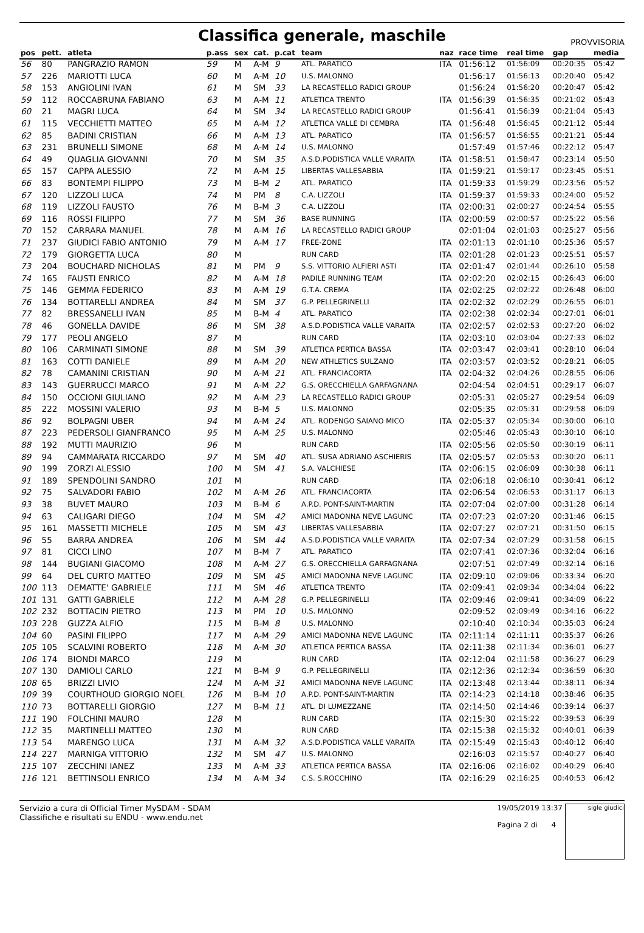Classifica generale, maschile
PROVVISORIA
| pos | pett. | atleta | p.ass | sex | cat. | p.cat | team | naz | race time | real time | gap | media |
| --- | --- | --- | --- | --- | --- | --- | --- | --- | --- | --- | --- | --- |
| 56 | 80 | PANGRAZIO RAMON | 59 | M | A-M | 9 | ATL. PARATICO | ITA | 01:56:12 | 01:56:09 | 00:20:35 | 05:42 |
| 57 | 226 | MARIOTTI LUCA | 60 | M | A-M | 10 | U.S. MALONNO | | 01:56:17 | 01:56:13 | 00:20:40 | 05:42 |
| 58 | 153 | ANGIOLINI IVAN | 61 | M | SM | 33 | LA RECASTELLO RADICI GROUP | | 01:56:24 | 01:56:20 | 00:20:47 | 05:42 |
| 59 | 112 | ROCCABRUNA FABIANO | 63 | M | A-M | 11 | ATLETICA TRENTO | ITA | 01:56:39 | 01:56:35 | 00:21:02 | 05:43 |
| 60 | 21 | MAGRI LUCA | 64 | M | SM | 34 | LA RECASTELLO RADICI GROUP | | 01:56:41 | 01:56:39 | 00:21:04 | 05:43 |
| 61 | 115 | VECCHIETTI MATTEO | 65 | M | A-M | 12 | ATLETICA VALLE DI CEMBRA | ITA | 01:56:48 | 01:56:45 | 00:21:12 | 05:44 |
| 62 | 85 | BADINI CRISTIAN | 66 | M | A-M | 13 | ATL. PARATICO | ITA | 01:56:57 | 01:56:55 | 00:21:21 | 05:44 |
| 63 | 231 | BRUNELLI SIMONE | 68 | M | A-M | 14 | U.S. MALONNO | | 01:57:49 | 01:57:46 | 00:22:12 | 05:47 |
| 64 | 49 | QUAGLIA GIOVANNI | 70 | M | SM | 35 | A.S.D.PODISTICA VALLE VARAITA | ITA | 01:58:51 | 01:58:47 | 00:23:14 | 05:50 |
| 65 | 157 | CAPPA ALESSIO | 72 | M | A-M | 15 | LIBERTAS VALLESABBIA | ITA | 01:59:21 | 01:59:17 | 00:23:45 | 05:51 |
| 66 | 83 | BONTEMPI FILIPPO | 73 | M | B-M | 2 | ATL. PARATICO | ITA | 01:59:33 | 01:59:29 | 00:23:56 | 05:52 |
| 67 | 120 | LIZZOLI LUCA | 74 | M | PM | 8 | C.A. LIZZOLI | ITA | 01:59:37 | 01:59:33 | 00:24:00 | 05:52 |
| 68 | 119 | LIZZOLI FAUSTO | 76 | M | B-M | 3 | C.A. LIZZOLI | ITA | 02:00:31 | 02:00:27 | 00:24:54 | 05:55 |
| 69 | 116 | ROSSI FILIPPO | 77 | M | SM | 36 | BASE RUNNING | ITA | 02:00:59 | 02:00:57 | 00:25:22 | 05:56 |
| 70 | 152 | CARRARA MANUEL | 78 | M | A-M | 16 | LA RECASTELLO RADICI GROUP | | 02:01:04 | 02:01:03 | 00:25:27 | 05:56 |
| 71 | 237 | GIUDICI FABIO ANTONIO | 79 | M | A-M | 17 | FREE-ZONE | ITA | 02:01:13 | 02:01:10 | 00:25:36 | 05:57 |
| 72 | 179 | GIORGETTA LUCA | 80 | M | | | RUN CARD | ITA | 02:01:28 | 02:01:23 | 00:25:51 | 05:57 |
| 73 | 204 | BOUCHARD NICHOLAS | 81 | M | PM | 9 | S.S. VITTORIO ALFIERI ASTI | ITA | 02:01:47 | 02:01:44 | 00:26:10 | 05:58 |
| 74 | 165 | FAUSTI ENRICO | 82 | M | A-M | 18 | PADILE RUNNING TEAM | ITA | 02:02:20 | 02:02:15 | 00:26:43 | 06:00 |
| 75 | 146 | GEMMA FEDERICO | 83 | M | A-M | 19 | G.T.A. CREMA | ITA | 02:02:25 | 02:02:22 | 00:26:48 | 06:00 |
| 76 | 134 | BOTTARELLI ANDREA | 84 | M | SM | 37 | G.P. PELLEGRINELLI | ITA | 02:02:32 | 02:02:29 | 00:26:55 | 06:01 |
| 77 | 82 | BRESSANELLI IVAN | 85 | M | B-M | 4 | ATL. PARATICO | ITA | 02:02:38 | 02:02:34 | 00:27:01 | 06:01 |
| 78 | 46 | GONELLA DAVIDE | 86 | M | SM | 38 | A.S.D.PODISTICA VALLE VARAITA | ITA | 02:02:57 | 02:02:53 | 00:27:20 | 06:02 |
| 79 | 177 | PEOLI ANGELO | 87 | M | | | RUN CARD | ITA | 02:03:10 | 02:03:04 | 00:27:33 | 06:02 |
| 80 | 106 | CARMINATI SIMONE | 88 | M | SM | 39 | ATLETICA PERTICA BASSA | ITA | 02:03:47 | 02:03:41 | 00:28:10 | 06:04 |
| 81 | 163 | COTTI DANIELE | 89 | M | A-M | 20 | NEW ATHLETICS SULZANO | ITA | 02:03:57 | 02:03:52 | 00:28:21 | 06:05 |
| 82 | 78 | CAMANINI CRISTIAN | 90 | M | A-M | 21 | ATL. FRANCIACORTA | ITA | 02:04:32 | 02:04:26 | 00:28:55 | 06:06 |
| 83 | 143 | GUERRUCCI MARCO | 91 | M | A-M | 22 | G.S. ORECCHIELLA GARFAGNANA | | 02:04:54 | 02:04:51 | 00:29:17 | 06:07 |
| 84 | 150 | OCCIONI GIULIANO | 92 | M | A-M | 23 | LA RECASTELLO RADICI GROUP | | 02:05:31 | 02:05:27 | 00:29:54 | 06:09 |
| 85 | 222 | MOSSINI VALERIO | 93 | M | B-M | 5 | U.S. MALONNO | | 02:05:35 | 02:05:31 | 00:29:58 | 06:09 |
| 86 | 92 | BOLPAGNI UBER | 94 | M | A-M | 24 | ATL. RODENGO SAIANO MICO | ITA | 02:05:37 | 02:05:34 | 00:30:00 | 06:10 |
| 87 | 223 | PEDERSOLI GIANFRANCO | 95 | M | A-M | 25 | U.S. MALONNO | | 02:05:46 | 02:05:43 | 00:30:10 | 06:10 |
| 88 | 192 | MUTTI MAURIZIO | 96 | M | | | RUN CARD | ITA | 02:05:56 | 02:05:50 | 00:30:19 | 06:11 |
| 89 | 94 | CAMMARATA RICCARDO | 97 | M | SM | 40 | ATL. SUSA ADRIANO ASCHIERIS | ITA | 02:05:57 | 02:05:53 | 00:30:20 | 06:11 |
| 90 | 199 | ZORZI ALESSIO | 100 | M | SM | 41 | S.A. VALCHIESE | ITA | 02:06:15 | 02:06:09 | 00:30:38 | 06:11 |
| 91 | 189 | SPENDOLINI SANDRO | 101 | M | | | RUN CARD | ITA | 02:06:18 | 02:06:10 | 00:30:41 | 06:12 |
| 92 | 75 | SALVADORI FABIO | 102 | M | A-M | 26 | ATL. FRANCIACORTA | ITA | 02:06:54 | 02:06:53 | 00:31:17 | 06:13 |
| 93 | 38 | BUVET MAURO | 103 | M | B-M | 6 | A.P.D. PONT-SAINT-MARTIN | ITA | 02:07:04 | 02:07:00 | 00:31:28 | 06:14 |
| 94 | 63 | CALIGARI DIEGO | 104 | M | SM | 42 | AMICI MADONNA NEVE LAGUNC | ITA | 02:07:23 | 02:07:20 | 00:31:46 | 06:15 |
| 95 | 161 | MASSETTI MICHELE | 105 | M | SM | 43 | LIBERTAS VALLESABBIA | ITA | 02:07:27 | 02:07:21 | 00:31:50 | 06:15 |
| 96 | 55 | BARRA ANDREA | 106 | M | SM | 44 | A.S.D.PODISTICA VALLE VARAITA | ITA | 02:07:34 | 02:07:29 | 00:31:58 | 06:15 |
| 97 | 81 | CICCI LINO | 107 | M | B-M | 7 | ATL. PARATICO | ITA | 02:07:41 | 02:07:36 | 00:32:04 | 06:16 |
| 98 | 144 | BUGIANI GIACOMO | 108 | M | A-M | 27 | G.S. ORECCHIELLA GARFAGNANA | | 02:07:51 | 02:07:49 | 00:32:14 | 06:16 |
| 99 | 64 | DEL CURTO MATTEO | 109 | M | SM | 45 | AMICI MADONNA NEVE LAGUNC | ITA | 02:09:10 | 02:09:06 | 00:33:34 | 06:20 |
| 100 | 113 | DEMATTE' GABRIELE | 111 | M | SM | 46 | ATLETICA TRENTO | ITA | 02:09:41 | 02:09:34 | 00:34:04 | 06:22 |
| 101 | 131 | GATTI GABRIELE | 112 | M | A-M | 28 | G.P. PELLEGRINELLI | ITA | 02:09:46 | 02:09:41 | 00:34:09 | 06:22 |
| 102 | 232 | BOTTACIN PIETRO | 113 | M | PM | 10 | U.S. MALONNO | | 02:09:52 | 02:09:49 | 00:34:16 | 06:22 |
| 103 | 228 | GUZZA ALFIO | 115 | M | B-M | 8 | U.S. MALONNO | | 02:10:40 | 02:10:34 | 00:35:03 | 06:24 |
| 104 | 60 | PASINI FILIPPO | 117 | M | A-M | 29 | AMICI MADONNA NEVE LAGUNC | ITA | 02:11:14 | 02:11:11 | 00:35:37 | 06:26 |
| 105 | 105 | SCALVINI ROBERTO | 118 | M | A-M | 30 | ATLETICA PERTICA BASSA | ITA | 02:11:38 | 02:11:34 | 00:36:01 | 06:27 |
| 106 | 174 | BIONDI MARCO | 119 | M | | | RUN CARD | ITA | 02:12:04 | 02:11:58 | 00:36:27 | 06:29 |
| 107 | 130 | DAMIOLI CARLO | 121 | M | B-M | 9 | G.P. PELLEGRINELLI | ITA | 02:12:36 | 02:12:34 | 00:36:59 | 06:30 |
| 108 | 65 | BRIZZI LIVIO | 124 | M | A-M | 31 | AMICI MADONNA NEVE LAGUNC | ITA | 02:13:48 | 02:13:44 | 00:38:11 | 06:34 |
| 109 | 39 | COURTHOUD GIORGIO NOEL | 126 | M | B-M | 10 | A.P.D. PONT-SAINT-MARTIN | ITA | 02:14:23 | 02:14:18 | 00:38:46 | 06:35 |
| 110 | 73 | BOTTARELLI GIORGIO | 127 | M | B-M | 11 | ATL. DI LUMEZZANE | ITA | 02:14:50 | 02:14:46 | 00:39:14 | 06:37 |
| 111 | 190 | FOLCHINI MAURO | 128 | M | | | RUN CARD | ITA | 02:15:30 | 02:15:22 | 00:39:53 | 06:39 |
| 112 | 35 | MARTINELLI MATTEO | 130 | M | | | RUN CARD | ITA | 02:15:38 | 02:15:32 | 00:40:01 | 06:39 |
| 113 | 54 | MARENGO LUCA | 131 | M | A-M | 32 | A.S.D.PODISTICA VALLE VARAITA | ITA | 02:15:49 | 02:15:43 | 00:40:12 | 06:40 |
| 114 | 227 | MARNIGA VITTORIO | 132 | M | SM | 47 | U.S. MALONNO | | 02:16:03 | 02:15:57 | 00:40:27 | 06:40 |
| 115 | 107 | ZECCHINI IANEZ | 133 | M | A-M | 33 | ATLETICA PERTICA BASSA | ITA | 02:16:06 | 02:16:02 | 00:40:29 | 06:40 |
| 116 | 121 | BETTINSOLI ENRICO | 134 | M | A-M | 34 | C.S. S.ROCCHINO | ITA | 02:16:29 | 02:16:25 | 00:40:53 | 06:42 |
Servizio a cura di Official Timer MySDAM - SDAM
Classifiche e risultati su ENDU - www.endu.net
19/05/2019 13:37
Pagina 2 di 4
sigle giudici